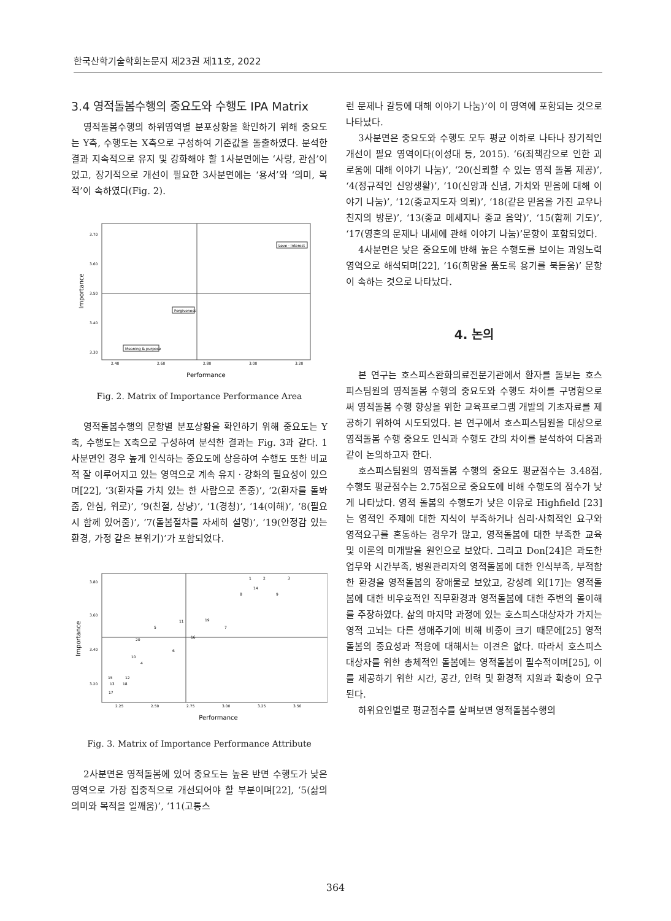한국산학기술학회논문지 제23권 제11호, 2022
3.4 영적돌봄수행의 중요도와 수행도 IPA Matrix
영적돌봄수행의 하위영역별 분포상황을 확인하기 위해 중요도는 Y축, 수행도는 X축으로 구성하여 기준값을 돌출하였다. 분석한 결과 지속적으로 유지 및 강화해야 할 1사분면에는 ‘사랑, 관심’이었고, 장기적으로 개선이 필요한 3사분면에는 ‘용서’와 ‘의미, 목적’이 속하였다(Fig. 2).
3.70
3.60
3.50
3.40
3.30
2.40
2.60
2.80
3.00
3.20
Love · Interest
Forgiveness
Meaning & purpose
Performance
Importance
Fig. 2. Matrix of Importance Performance Area
영적돌봄수행의 문항별 분포상황을 확인하기 위해 중요도는 Y축, 수행도는 X축으로 구성하여 분석한 결과는 Fig. 3과 같다. 1사분면인 경우 높게 인식하는 중요도에 상응하여 수행도 또한 비교적 잘 이루어지고 있는 영역으로 계속 유지 · 강화의 필요성이 있으며[22], ‘3(환자를 가치 있는 한 사람으로 존중)’, ‘2(환자를 돌봐줌, 안심, 위로)’, ‘9(친절, 상냥)’, ‘1(경청)’, ‘14(이해)’, ‘8(필요시 함께 있어줌)’, ‘7(돌봄절차를 자세히 설명)’, ‘19(안정감 있는 환경, 가정 같은 분위기)’가 포함되었다.
3.80
3.60
3.40
3.20
2.25
2.50
2.75
3.00
3.25
3.50
Performance
Importance
1
2
3
14
8
9
19
11
5
7
16
20
6
10
4
12
15
13
18
17
Fig. 3. Matrix of Importance Performance Attribute
2사분면은 영적돌봄에 있어 중요도는 높은 반면 수행도가 낮은 영역으로 가장 집중적으로 개선되어야 할 부분이며[22], ‘5(삶의 의미와 목적을 일깨움)’, ‘11(고통스
런 문제나 갈등에 대해 이야기 나눔)’이 이 영역에 포함되는 것으로 나타났다.
3사분면은 중요도와 수행도 모두 평균 이하로 나타나 장기적인 개선이 필요 영역이다(이성대 등, 2015). ‘6(죄책감으로 인한 괴로움에 대해 이야기 나눔)’, ‘20(신뢰할 수 있는 영적 돌봄 제공)’, ‘4(정규적인 신앙생활)’, ‘10(신앙과 신념, 가치와 믿음에 대해 이야기 나눔)’, ‘12(종교지도자 의뢰)’, ‘18(같은 믿음을 가진 교우나 친지의 방문)’, ‘13(종교 메세지나 종교 음악)’, ‘15(함께 기도)’, ‘17(영혼의 문제나 내세에 관해 이야기 나눔)’문항이 포함되었다.
4사분면은 낮은 중요도에 반해 높은 수행도를 보이는 과잉노력영역으로 해석되며[22], ‘16(희망을 품도록 용기를 북돋움)’ 문항이 속하는 것으로 나타났다.
4. 논의
본 연구는 호스피스완화의료전문기관에서 환자를 돌보는 호스피스팀원의 영적돌봄 수행의 중요도와 수행도 차이를 구명함으로써 영적돌봄 수행 향상을 위한 교육프로그램 개발의 기초자료를 제공하기 위하여 시도되었다. 본 연구에서 호스피스팀원을 대상으로 영적돌봄 수행 중요도 인식과 수행도 간의 차이를 분석하여 다음과 같이 논의하고자 한다.
호스피스팀원의 영적돌봄 수행의 중요도 평균점수는 3.48점, 수행도 평균점수는 2.75점으로 중요도에 비해 수행도의 점수가 낮게 나타났다. 영적 돌봄의 수행도가 낮은 이유로 Highfield [23]는 영적인 주제에 대한 지식이 부족하거나 심리·사회적인 요구와 영적요구를 혼동하는 경우가 많고, 영적돌봄에 대한 부족한 교육 및 이론의 미개발을 원인으로 보았다. 그리고 Don[24]은 과도한 업무와 시간부족, 병원관리자의 영적돌봄에 대한 인식부족, 부적합한 환경을 영적돌봄의 장애물로 보았고, 강성례 외[17]는 영적돌봄에 대한 비우호적인 직무환경과 영적돌봄에 대한 주변의 몰이해를 주장하였다. 삶의 마지막 과정에 있는 호스피스대상자가 가지는 영적 고뇌는 다른 생애주기에 비해 비중이 크기 때문에[25] 영적돌봄의 중요성과 적용에 대해서는 이견은 없다. 따라서 호스피스 대상자를 위한 총체적인 돌봄에는 영적돌봄이 필수적이며[25], 이를 제공하기 위한 시간, 공간, 인력 및 환경적 지원과 확충이 요구된다.
하위요인별로 평균점수를 살펴보면 영적돌봄수행의
364